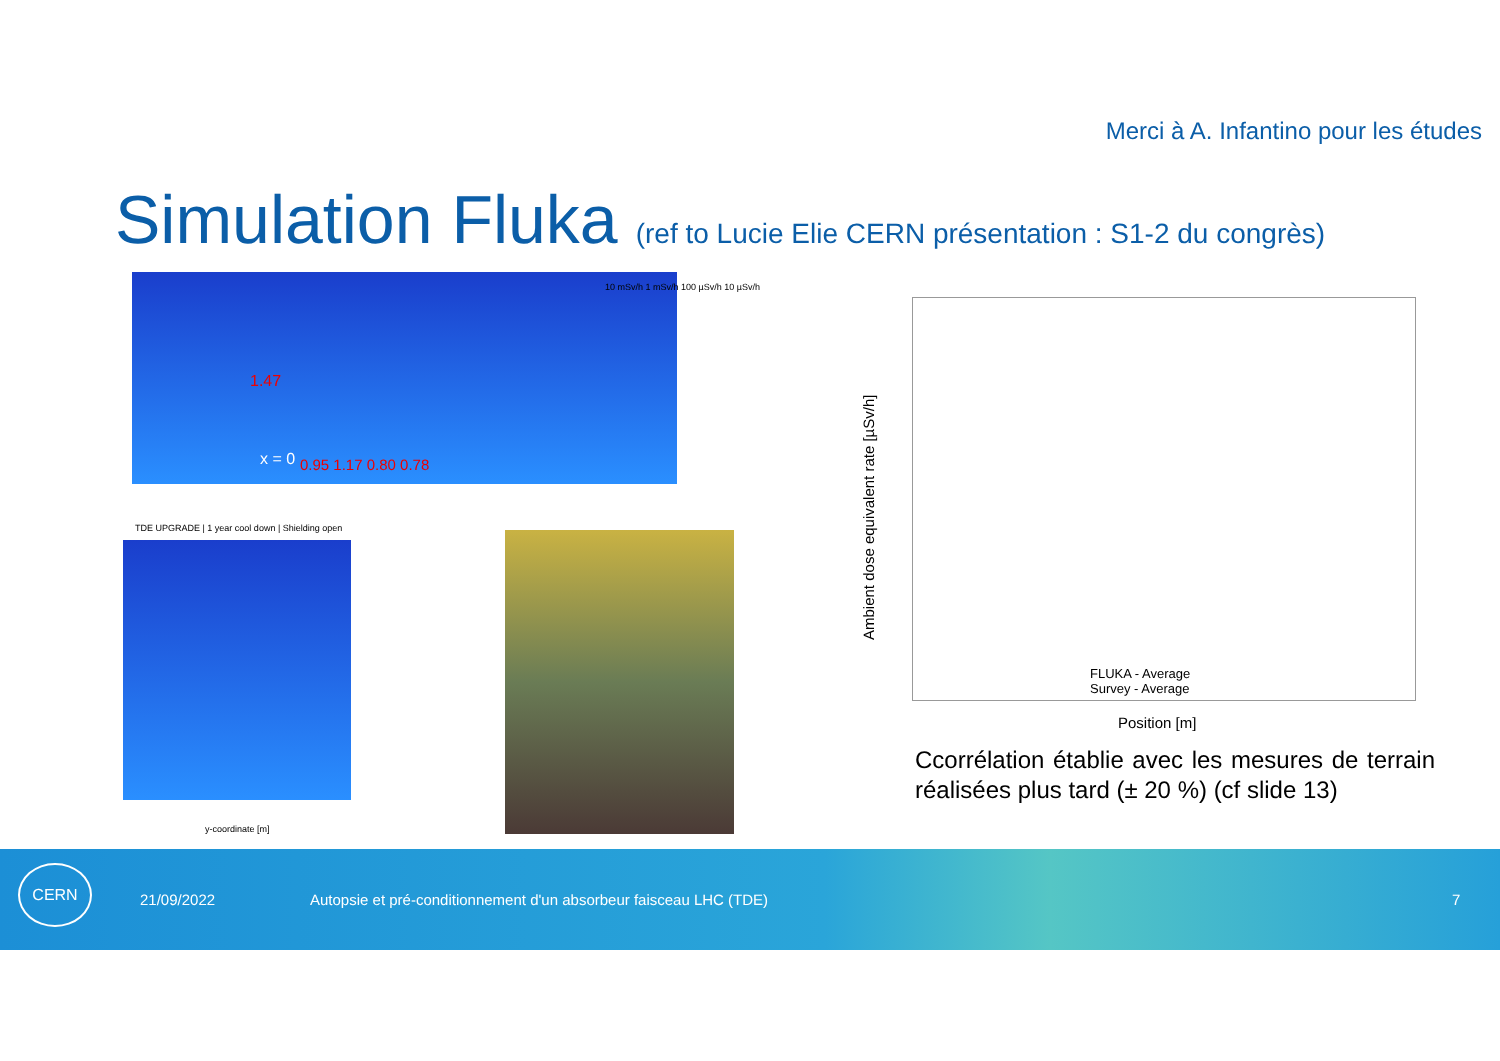Merci à A. Infantino pour les études
Simulation Fluka (ref to Lucie Elie CERN présentation : S1-2 du congrès)
x = 0
1.47
0.95 1.17 0.80 0.78
10 mSv/h 1 mSv/h 100 µSv/h 10 µSv/h
TDE UPGRADE | 1 year cool down | Shielding open
y-coordinate [m]
Ambient dose equivalent rate [µSv/h]
FLUKA - Average
Survey - Average
Position [m]
Ccorrélation établie avec les mesures de terrain réalisées plus tard (± 20 %) (cf slide 13)
CERN 21/09/2022
Autopsie et pré-conditionnement d'un absorbeur faisceau LHC (TDE)
7